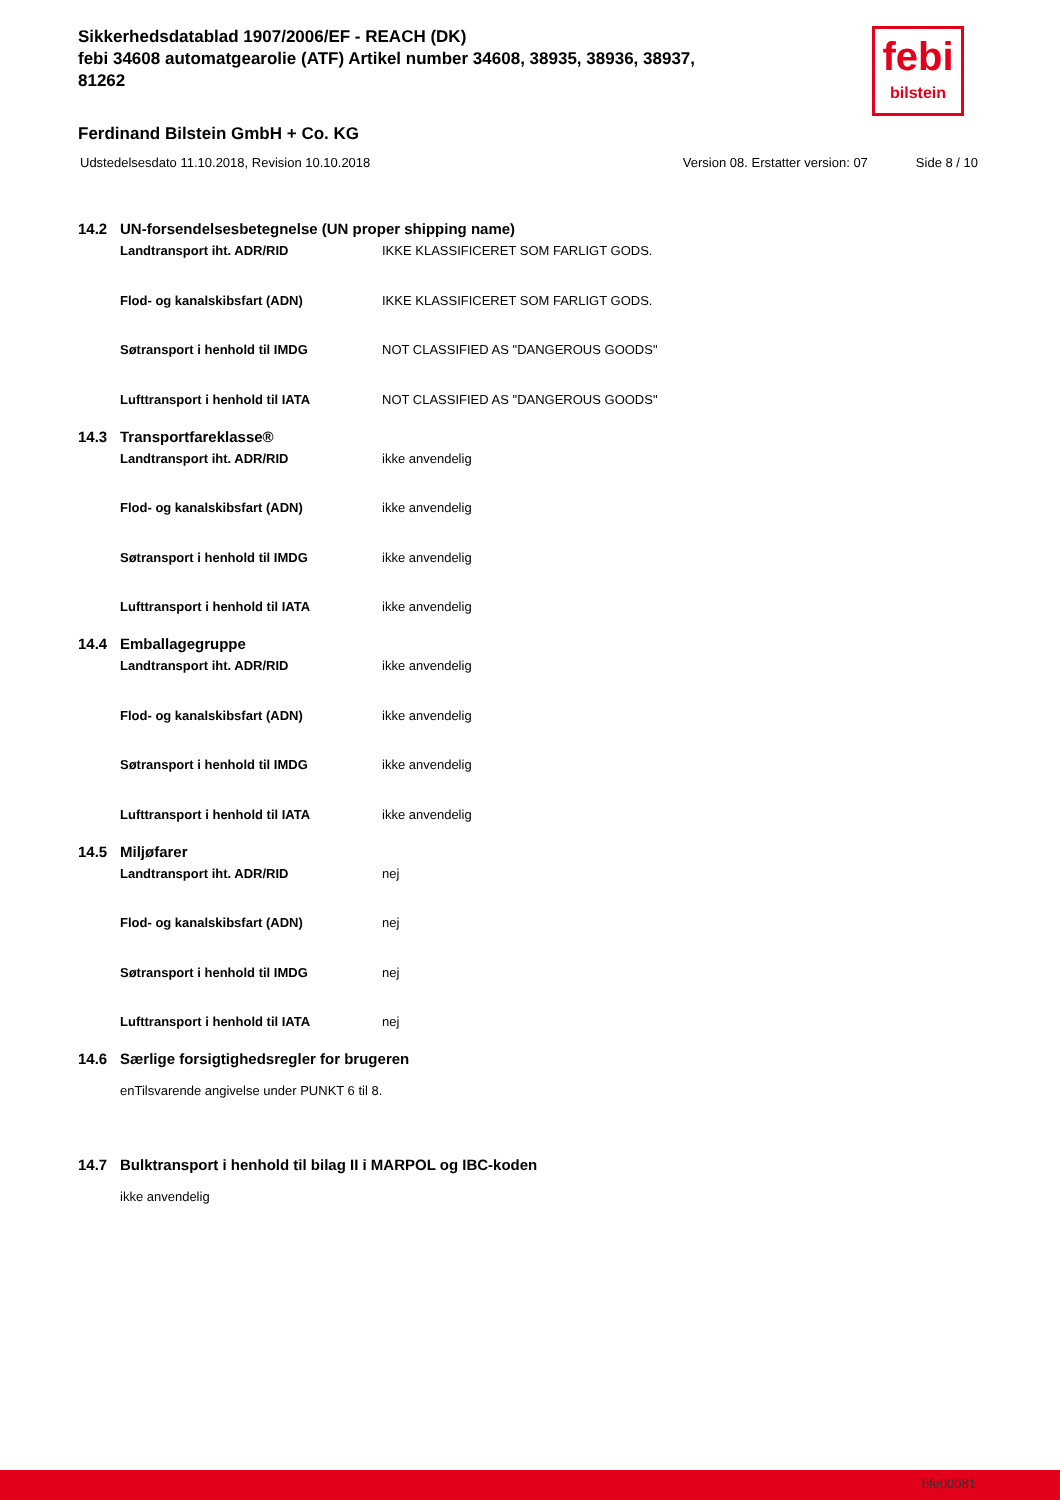Sikkerhedsdatablad 1907/2006/EF - REACH (DK)
febi 34608 automatgearolie (ATF) Artikel number 34608, 38935, 38936, 38937, 81262
febi
bilstein
Ferdinand Bilstein GmbH + Co. KG
Udstedelsesdato 11.10.2018, Revision 10.10.2018 Version 08. Erstatter version: 07 Side 8 / 10
14.2 UN-forsendelsesbetegnelse (UN proper shipping name)
Landtransport iht. ADR/RID IKKE KLASSIFICERET SOM FARLIGT GODS.
Flod- og kanalskibsfart (ADN) IKKE KLASSIFICERET SOM FARLIGT GODS.
Søtransport i henhold til IMDG NOT CLASSIFIED AS "DANGEROUS GOODS"
Lufttransport i henhold til IATA NOT CLASSIFIED AS "DANGEROUS GOODS"
14.3 Transportfareklasse®
Landtransport iht. ADR/RID ikke anvendelig
Flod- og kanalskibsfart (ADN) ikke anvendelig
Søtransport i henhold til IMDG ikke anvendelig
Lufttransport i henhold til IATA ikke anvendelig
14.4 Emballagegruppe
Landtransport iht. ADR/RID ikke anvendelig
Flod- og kanalskibsfart (ADN) ikke anvendelig
Søtransport i henhold til IMDG ikke anvendelig
Lufttransport i henhold til IATA ikke anvendelig
14.5 Miljøfarer
Landtransport iht. ADR/RID nej
Flod- og kanalskibsfart (ADN) nej
Søtransport i henhold til IMDG nej
Lufttransport i henhold til IATA nej
14.6 Særlige forsigtighedsregler for brugeren
enTilsvarende angivelse under PUNKT 6 til 8.
14.7 Bulktransport i henhold til bilag II i MARPOL og IBC-koden
ikke anvendelig
bfe00081